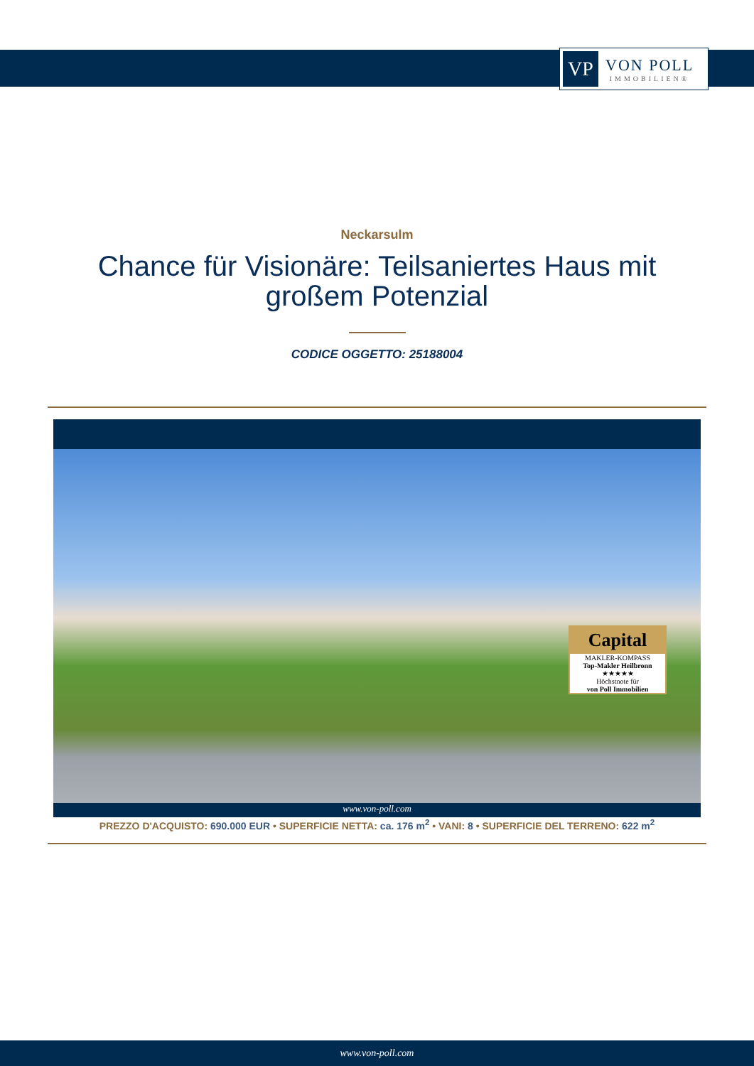VP
VON POLL
IMMOBILIEN®
Neckarsulm
Chance für Visionäre: Teilsaniertes Haus mit großem Potenzial
CODICE OGGETTO: 25188004
Capital
MAKLER-KOMPASS
Top-Makler Heilbronn
★★★★★
Höchstnote für
von Poll Immobilien
www.von-poll.com
PREZZO D'ACQUISTO: 690.000 EUR • SUPERFICIE NETTA: ca. 176 m<sup>2</sup> • VANI: 8 • SUPERFICIE DEL TERRENO: 622 m<sup>2</sup>
www.von-poll.com